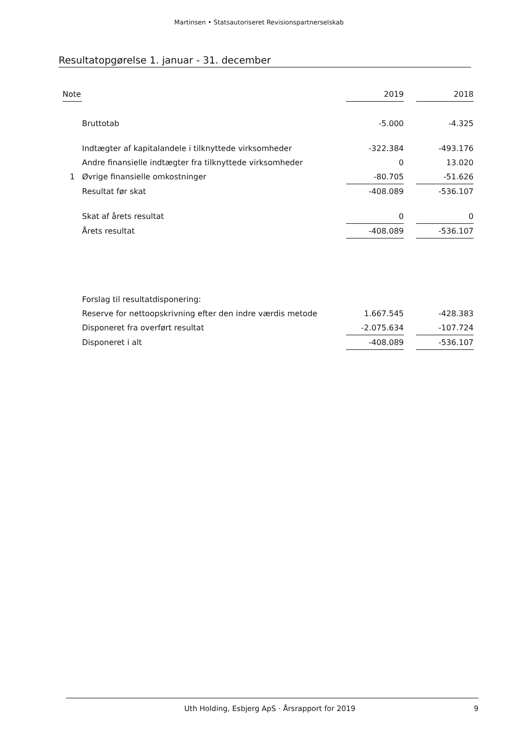Martinsen • Statsautoriseret Revisionspartnerselskab
Resultatopgørelse 1. januar - 31. december
| Note | | 2019 | | 2018 |
| --- | --- | --- | --- | --- |
| | Bruttotab | -5.000 | | -4.325 |
| | Indtægter af kapitalandele i tilknyttede virksomheder | -322.384 | | -493.176 |
| | Andre finansielle indtægter fra tilknyttede virksomheder | 0 | | 13.020 |
| 1 | Øvrige finansielle omkostninger | -80.705 | | -51.626 |
| | Resultat før skat | -408.089 | | -536.107 |
| | Skat af årets resultat | 0 | | 0 |
| | Årets resultat | -408.089 | | -536.107 |
| | Forslag til resultatdisponering: | | | |
| | Reserve for nettoopskrivning efter den indre værdis metode | 1.667.545 | | -428.383 |
| | Disponeret fra overført resultat | -2.075.634 | | -107.724 |
| | Disponeret i alt | -408.089 | | -536.107 |
Uth Holding, Esbjerg ApS · Årsrapport for 2019 9